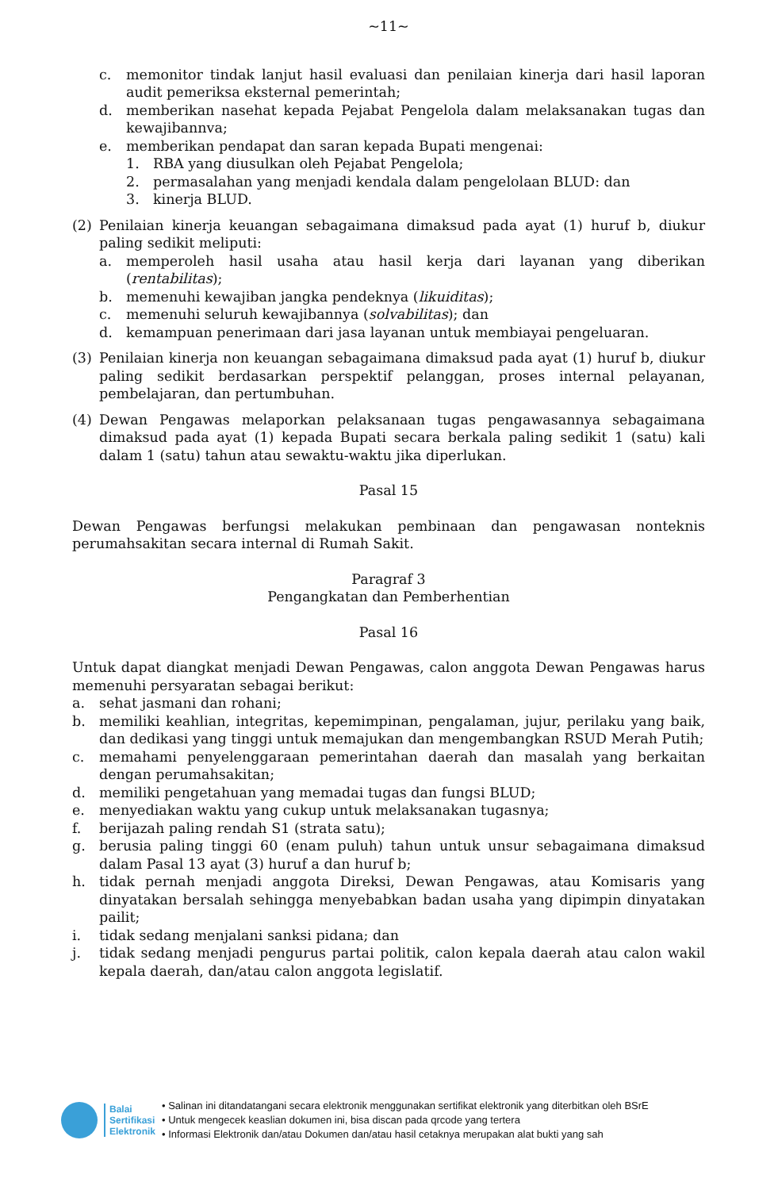~11~
c. memonitor tindak lanjut hasil evaluasi dan penilaian kinerja dari hasil laporan audit pemeriksa eksternal pemerintah;
d. memberikan nasehat kepada Pejabat Pengelola dalam melaksanakan tugas dan kewajibannva;
e. memberikan pendapat dan saran kepada Bupati mengenai:
1. RBA yang diusulkan oleh Pejabat Pengelola;
2. permasalahan yang menjadi kendala dalam pengelolaan BLUD: dan
3. kinerja BLUD.
(2) Penilaian kinerja keuangan sebagaimana dimaksud pada ayat (1) huruf b, diukur paling sedikit meliputi:
a. memperoleh hasil usaha atau hasil kerja dari layanan yang diberikan (rentabilitas);
b. memenuhi kewajiban jangka pendeknya (likuiditas);
c. memenuhi seluruh kewajibannya (solvabilitas); dan
d. kemampuan penerimaan dari jasa layanan untuk membiayai pengeluaran.
(3) Penilaian kinerja non keuangan sebagaimana dimaksud pada ayat (1) huruf b, diukur paling sedikit berdasarkan perspektif pelanggan, proses internal pelayanan, pembelajaran, dan pertumbuhan.
(4) Dewan Pengawas melaporkan pelaksanaan tugas pengawasannya sebagaimana dimaksud pada ayat (1) kepada Bupati secara berkala paling sedikit 1 (satu) kali dalam 1 (satu) tahun atau sewaktu-waktu jika diperlukan.
Pasal 15
Dewan Pengawas berfungsi melakukan pembinaan dan pengawasan nonteknis perumahsakitan secara internal di Rumah Sakit.
Paragraf 3
Pengangkatan dan Pemberhentian
Pasal 16
Untuk dapat diangkat menjadi Dewan Pengawas, calon anggota Dewan Pengawas harus memenuhi persyaratan sebagai berikut:
a. sehat jasmani dan rohani;
b. memiliki keahlian, integritas, kepemimpinan, pengalaman, jujur, perilaku yang baik, dan dedikasi yang tinggi untuk memajukan dan mengembangkan RSUD Merah Putih;
c. memahami penyelenggaraan pemerintahan daerah dan masalah yang berkaitan dengan perumahsakitan;
d. memiliki pengetahuan yang memadai tugas dan fungsi BLUD;
e. menyediakan waktu yang cukup untuk melaksanakan tugasnya;
f. berijazah paling rendah S1 (strata satu);
g. berusia paling tinggi 60 (enam puluh) tahun untuk unsur sebagaimana dimaksud dalam Pasal 13 ayat (3) huruf a dan huruf b;
h. tidak pernah menjadi anggota Direksi, Dewan Pengawas, atau Komisaris yang dinyatakan bersalah sehingga menyebabkan badan usaha yang dipimpin dinyatakan pailit;
i. tidak sedang menjalani sanksi pidana; dan
j. tidak sedang menjadi pengurus partai politik, calon kepala daerah atau calon wakil kepala daerah, dan/atau calon anggota legislatif.
Balai
Sertifikasi
Elektronik
• Salinan ini ditandatangani secara elektronik menggunakan sertifikat elektronik yang diterbitkan oleh BSrE
• Untuk mengecek keaslian dokumen ini, bisa discan pada qrcode yang tertera
• Informasi Elektronik dan/atau Dokumen dan/atau hasil cetaknya merupakan alat bukti yang sah